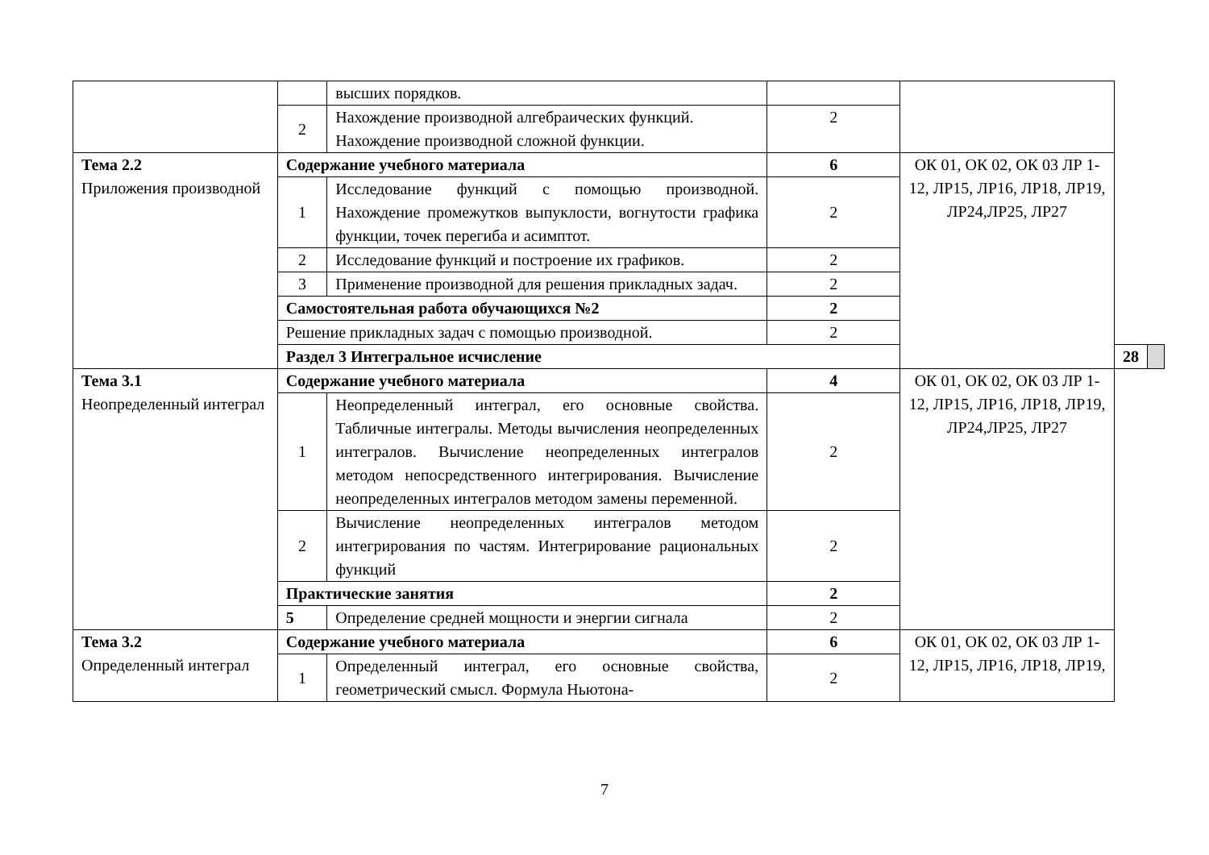| | | высших порядков. | | | | |
| | 2 | Нахождение производной алгебраических функций. Нахождение производной сложной функции. | 2 | | | |
| Тема 2.2 Приложения производной | Содержание учебного материала | | 6 | ОК 01, ОК 02, ОК 03 ЛР 1-12, ЛР15, ЛР16, ЛР18, ЛР19, ЛР24,ЛР25, ЛР27 | | |
| | 1 | Исследование функций с помощью производной. Нахождение промежутков выпуклости, вогнутости графика функции, точек перегиба и асимптот. | 2 | | | |
| | 2 | Исследование функций и построение их графиков. | 2 | | | |
| | 3 | Применение производной для решения прикладных задач. | 2 | | | |
| | Самостоятельная работа обучающихся №2 | | 2 | | | |
| | Решение прикладных задач с помощью производной. | | 2 | | | |
| | Раздел 3 Интегральное исчисление | | | | 28 | |
| Тема 3.1 Неопределенный интеграл | Содержание учебного материала | | 4 | ОК 01, ОК 02, ОК 03 ЛР 1-12, ЛР15, ЛР16, ЛР18, ЛР19, ЛР24,ЛР25, ЛР27 | | |
| | 1 | Неопределенный интеграл, его основные свойства. Табличные интегралы. Методы вычисления неопределенных интегралов. Вычисление неопределенных интегралов методом непосредственного интегрирования. Вычисление неопределенных интегралов методом замены переменной. | 2 | | | |
| | 2 | Вычисление неопределенных интегралов методом интегрирования по частям. Интегрирование рациональных функций | 2 | | | |
| | Практические занятия | | 2 | | | |
| | 5 | Определение средней мощности и энергии сигнала | 2 | | | |
| Тема 3.2 Определенный интеграл | Содержание учебного материала | | 6 | ОК 01, ОК 02, ОК 03 ЛР 1-12, ЛР15, ЛР16, ЛР18, ЛР19, | | |
| | 1 | Определенный интеграл, его основные свойства, геометрический смысл. Формула Ньютона- | 2 | | | |
7